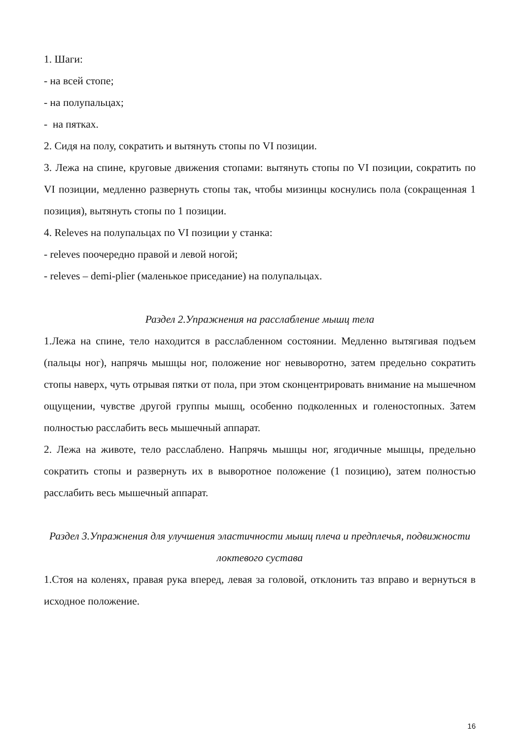1. Шаги:
- на всей стопе;
- на полупальцах;
- на пятках.
2. Сидя на полу, сократить и вытянуть стопы по VI позиции.
3. Лежа на спине, круговые движения стопами: вытянуть стопы по VI позиции, сократить по VI позиции, медленно развернуть стопы так, чтобы мизинцы коснулись пола (сокращенная 1 позиция), вытянуть стопы по 1 позиции.
4. Releves на полупальцах по VI позиции у станка:
- releves поочередно правой и левой ногой;
- releves – demi-plier (маленькое приседание) на полупальцах.
Раздел 2.Упражнения на расслабление мышц тела
1.Лежа на спине, тело находится в расслабленном состоянии. Медленно вытягивая подъем (пальцы ног), напрячь мышцы ног, положение ног невыворотно, затем предельно сократить стопы наверх, чуть отрывая пятки от пола, при этом сконцентрировать внимание на мышечном ощущении, чувстве другой группы мышц, особенно подколенных и голеностопных. Затем полностью расслабить весь мышечный аппарат.
2. Лежа на животе, тело расслаблено. Напрячь мышцы ног, ягодичные мышцы, предельно сократить стопы и развернуть их в выворотное положение (1 позицию), затем полностью расслабить весь мышечный аппарат.
Раздел 3.Упражнения для улучшения эластичности мышц плеча и предплечья, подвижности локтевого сустава
1.Стоя на коленях, правая рука вперед, левая за головой, отклонить таз вправо и вернуться в исходное положение.
16